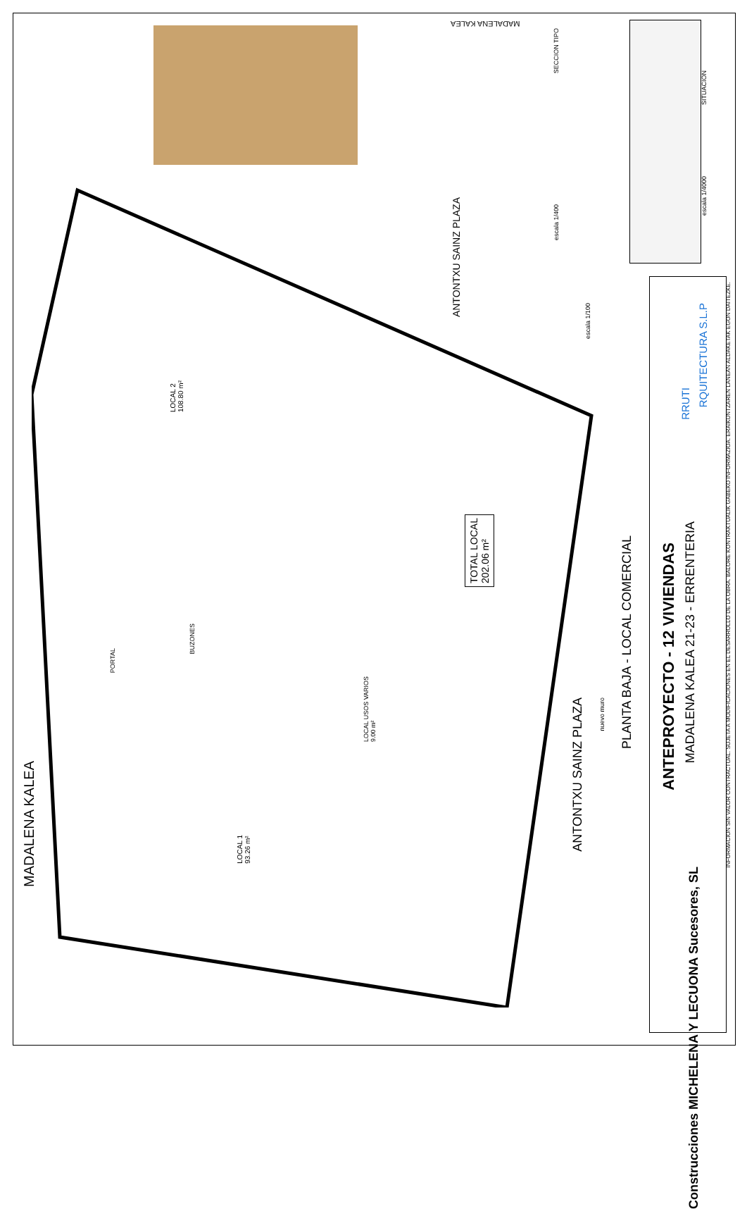MADALENA KALEA
ANTONTXU SAINZ PLAZA
LOCAL 2
108.80 m²
TOTAL LOCAL
202.06 m²
BUZONES
PORTAL
LOCAL USOS VARIOS
9.00 m²
LOCAL 1
93.26 m²
ANTONTXU SAINZ PLAZA
nuevo muro
escala 1/100
PLANTA BAJA - LOCAL COMERCIAL
SECCION TIPO
escala 1/400
SITUACION
escala 1/4000
MADALENA KALEA
ANTEPROYECTO - 12 VIVIENDAS
MADALENA KALEA 21-23 - ERRENTERIA
RRUTI
RQUITECTURA S.L.P
Construcciones MICHELENA Y LECUONA Sucesores, SL
INFORMACION SIN VALOR CONTRACTUAL. SUJETA A MODIFICACIONES EN EL DESARROLLO DE LA OBRA. BALORE KONTRAKTUALIK GABEKO INFORMAZIOA. ERAIKUNTZAREN LANEAN ALDAKETAK EGON DAITEZKE.